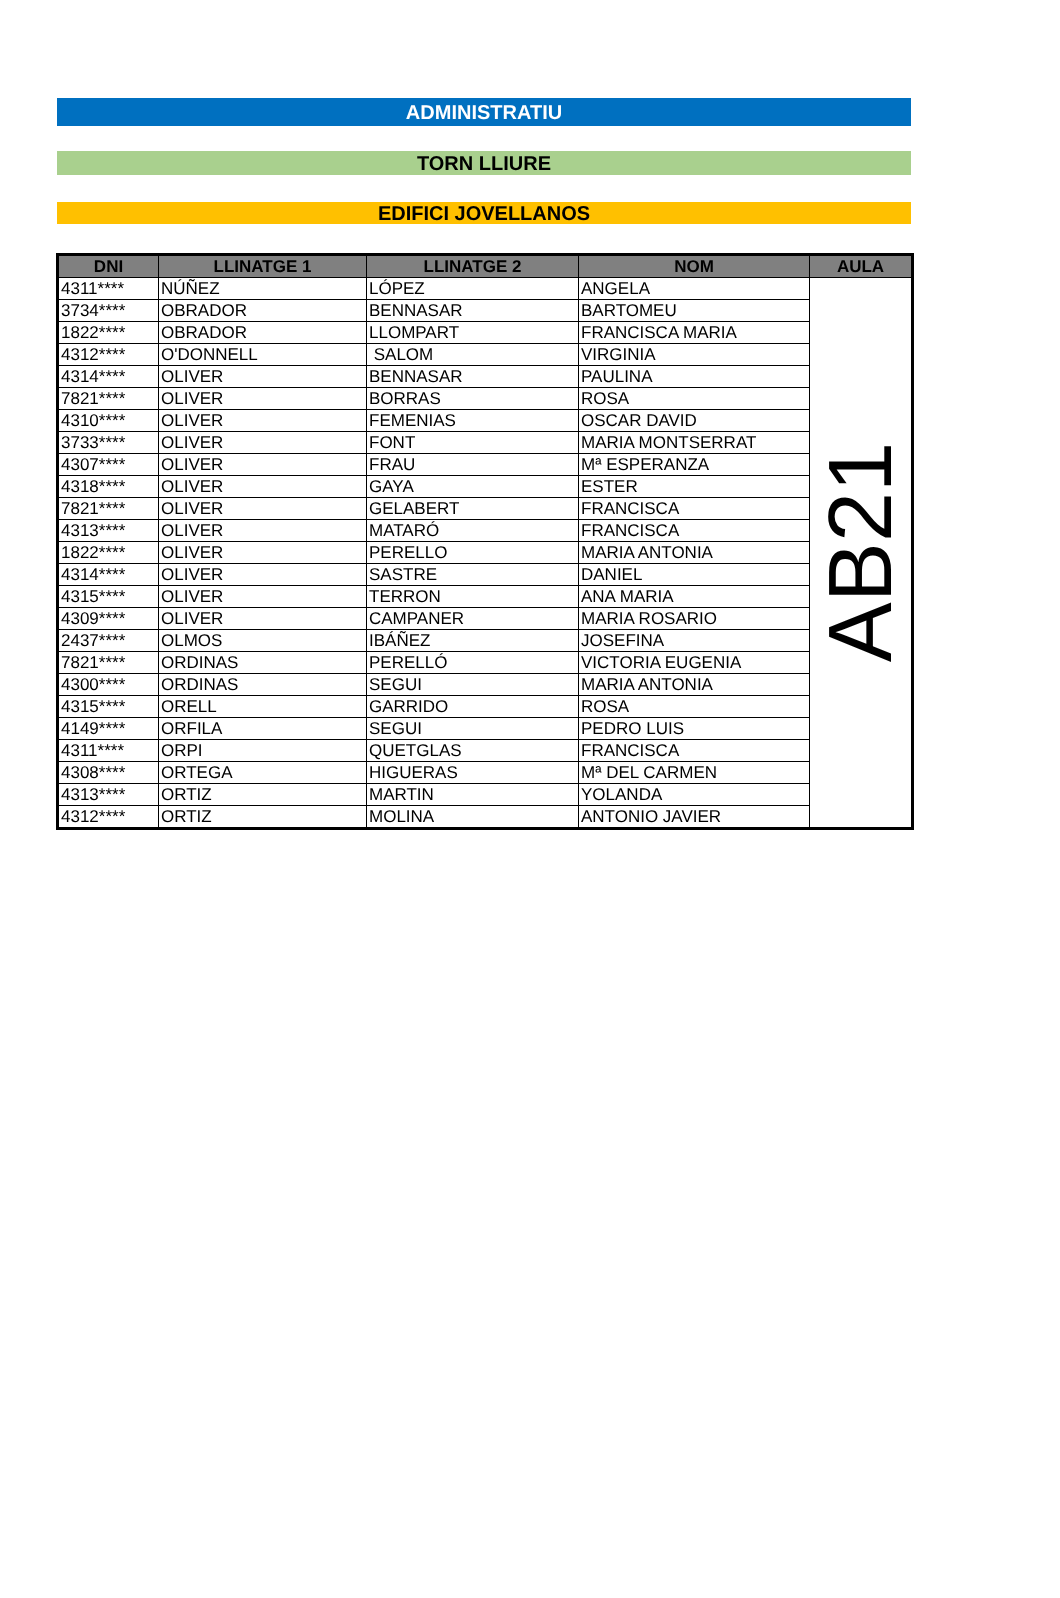ADMINISTRATIU
TORN LLIURE
EDIFICI JOVELLANOS
| DNI | LLINATGE 1 | LLINATGE 2 | NOM | AULA |
| --- | --- | --- | --- | --- |
| 4311**** | NÚÑEZ | LÓPEZ | ANGELA | AB21 |
| 3734**** | OBRADOR | BENNASAR | BARTOMEU | |
| 1822**** | OBRADOR | LLOMPART | FRANCISCA MARIA | |
| 4312**** | O'DONNELL | SALOM | VIRGINIA | |
| 4314**** | OLIVER | BENNASAR | PAULINA | |
| 7821**** | OLIVER | BORRAS | ROSA | |
| 4310**** | OLIVER | FEMENIAS | OSCAR DAVID | |
| 3733**** | OLIVER | FONT | MARIA MONTSERRAT | |
| 4307**** | OLIVER | FRAU | Mª ESPERANZA | |
| 4318**** | OLIVER | GAYA | ESTER | |
| 7821**** | OLIVER | GELABERT | FRANCISCA | |
| 4313**** | OLIVER | MATARÓ | FRANCISCA | |
| 1822**** | OLIVER | PERELLO | MARIA ANTONIA | |
| 4314**** | OLIVER | SASTRE | DANIEL | |
| 4315**** | OLIVER | TERRON | ANA MARIA | |
| 4309**** | OLIVER | CAMPANER | MARIA ROSARIO | |
| 2437**** | OLMOS | IBÁÑEZ | JOSEFINA | |
| 7821**** | ORDINAS | PERELLÓ | VICTORIA EUGENIA | |
| 4300**** | ORDINAS | SEGUI | MARIA ANTONIA | |
| 4315**** | ORELL | GARRIDO | ROSA | |
| 4149**** | ORFILA | SEGUI | PEDRO LUIS | |
| 4311**** | ORPI | QUETGLAS | FRANCISCA | |
| 4308**** | ORTEGA | HIGUERAS | Mª DEL CARMEN | |
| 4313**** | ORTIZ | MARTIN | YOLANDA | |
| 4312**** | ORTIZ | MOLINA | ANTONIO JAVIER | |